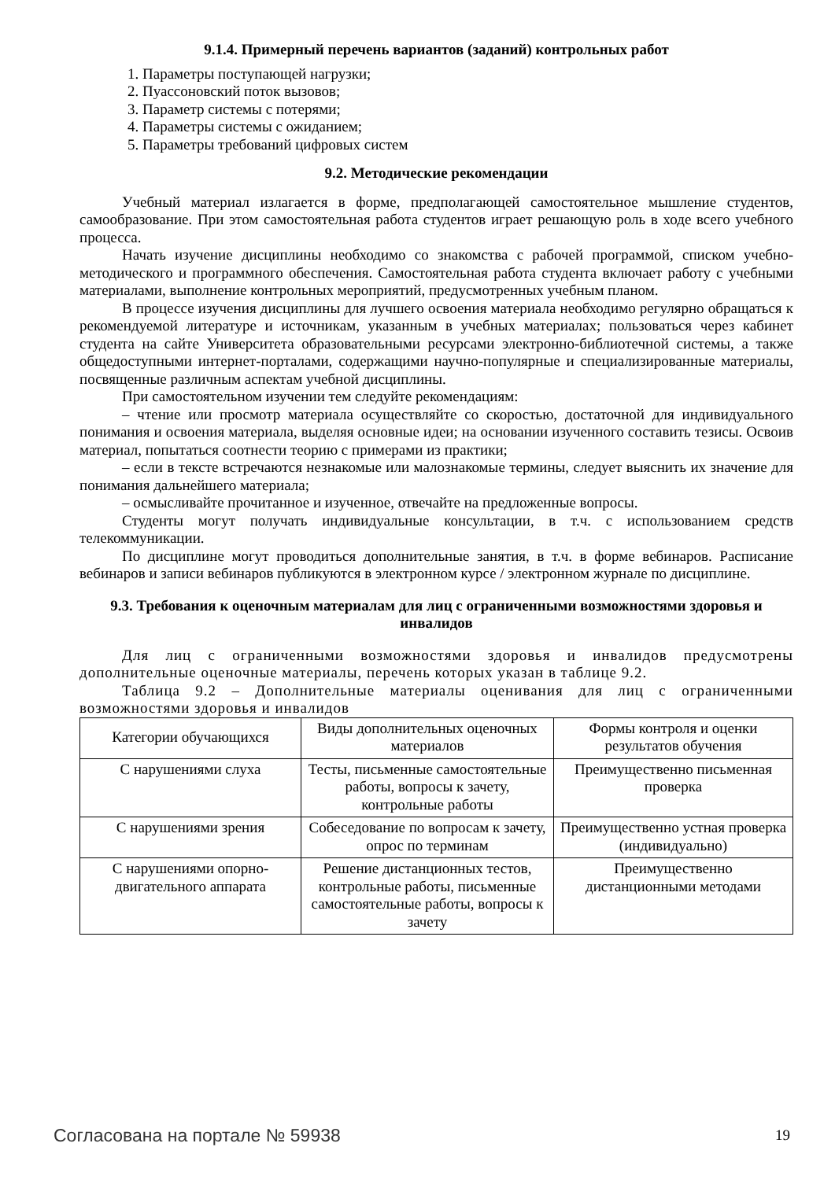9.1.4. Примерный перечень вариантов (заданий) контрольных работ
1. Параметры поступающей нагрузки;
2. Пуассоновский поток вызовов;
3. Параметр системы с потерями;
4. Параметры системы с ожиданием;
5. Параметры требований цифровых систем
9.2. Методические рекомендации
Учебный материал излагается в форме, предполагающей самостоятельное мышление студентов, самообразование. При этом самостоятельная работа студентов играет решающую роль в ходе всего учебного процесса.
Начать изучение дисциплины необходимо со знакомства с рабочей программой, списком учебно-методического и программного обеспечения. Самостоятельная работа студента включает работу с учебными материалами, выполнение контрольных мероприятий, предусмотренных учебным планом.
В процессе изучения дисциплины для лучшего освоения материала необходимо регулярно обращаться к рекомендуемой литературе и источникам, указанным в учебных материалах; пользоваться через кабинет студента на сайте Университета образовательными ресурсами электронно-библиотечной системы, а также общедоступными интернет-порталами, содержащими научно-популярные и специализированные материалы, посвященные различным аспектам учебной дисциплины.
При самостоятельном изучении тем следуйте рекомендациям:
– чтение или просмотр материала осуществляйте со скоростью, достаточной для индивидуального понимания и освоения материала, выделяя основные идеи; на основании изученного составить тезисы. Освоив материал, попытаться соотнести теорию с примерами из практики;
– если в тексте встречаются незнакомые или малознакомые термины, следует выяснить их значение для понимания дальнейшего материала;
– осмысливайте прочитанное и изученное, отвечайте на предложенные вопросы.
Студенты могут получать индивидуальные консультации, в т.ч. с использованием средств телекоммуникации.
По дисциплине могут проводиться дополнительные занятия, в т.ч. в форме вебинаров. Расписание вебинаров и записи вебинаров публикуются в электронном курсе / электронном журнале по дисциплине.
9.3. Требования к оценочным материалам для лиц с ограниченными возможностями здоровья и инвалидов
Для лиц с ограниченными возможностями здоровья и инвалидов предусмотрены дополнительные оценочные материалы, перечень которых указан в таблице 9.2.
Таблица 9.2 – Дополнительные материалы оценивания для лиц с ограниченными возможностями здоровья и инвалидов
| Категории обучающихся | Виды дополнительных оценочных материалов | Формы контроля и оценки результатов обучения |
| С нарушениями слуха | Тесты, письменные самостоятельные работы, вопросы к зачету, контрольные работы | Преимущественно письменная проверка |
| С нарушениями зрения | Собеседование по вопросам к зачету, опрос по терминам | Преимущественно устная проверка (индивидуально) |
| С нарушениями опорно-двигательного аппарата | Решение дистанционных тестов, контрольные работы, письменные самостоятельные работы, вопросы к зачету | Преимущественно дистанционными методами |
Согласована на портале № 59938 19